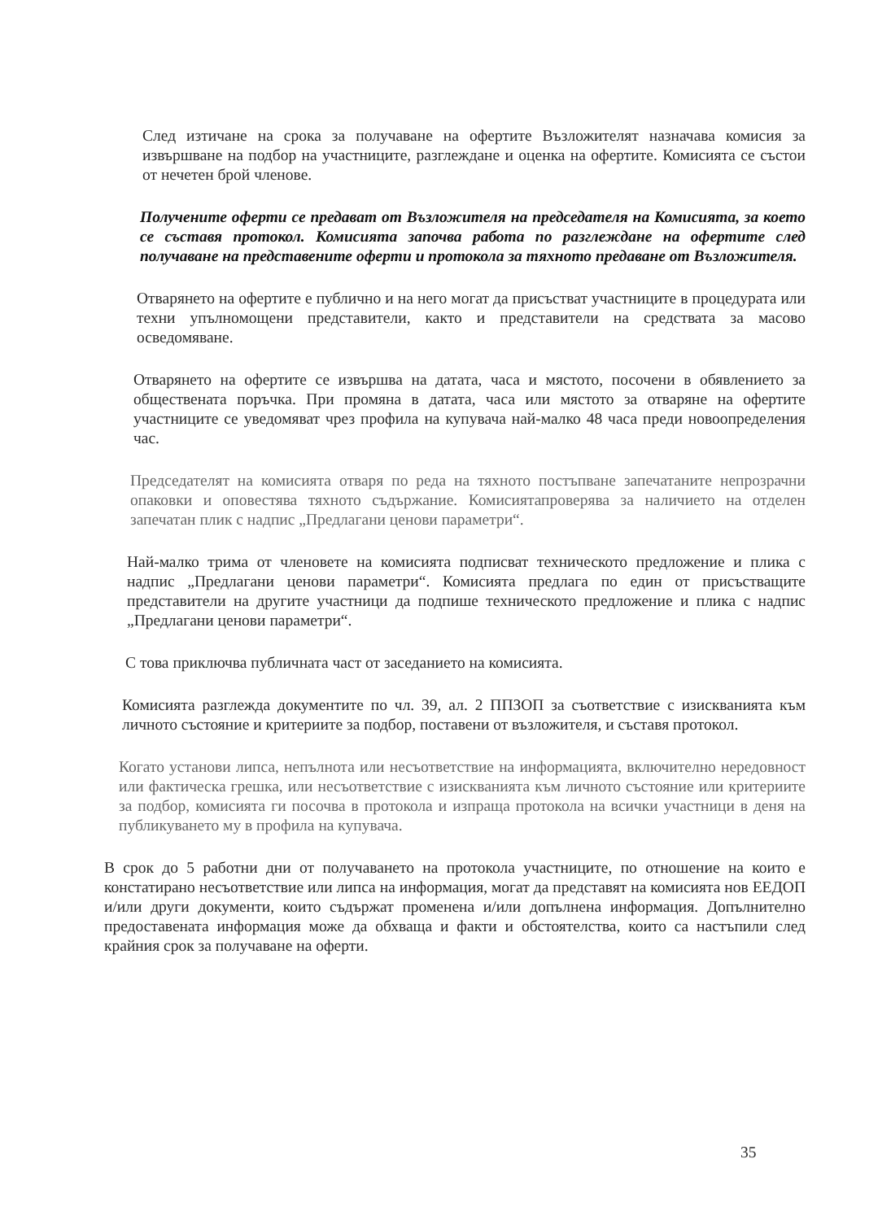След изтичане на срока за получаване на офертите Възложителят назначава комисия за извършване на подбор на участниците, разглеждане и оценка на офертите. Комисията се състои от нечетен брой членове.
Получените оферти се предават от Възложителя на председателя на Комисията, за което се съставя протокол. Комисията започва работа по разглеждане на офертите след получаване на представените оферти и протокола за тяхното предаване от Възложителя.
Отварянето на офертите е публично и на него могат да присъстват участниците в процедурата или техни упълномощени представители, както и представители на средствата за масово осведомяване.
Отварянето на офертите се извършва на датата, часа и мястото, посочени в обявлението за обществената поръчка. При промяна в датата, часа или мястото за отваряне на офертите участниците се уведомяват чрез профила на купувача най-малко 48 часа преди новоопределения час.
Председателят на комисията отваря по реда на тяхното постъпване запечатаните непрозрачни опаковки и оповестява тяхното съдържание. Комисиятапроверява за наличието на отделен запечатан плик с надпис „Предлагани ценови параметри“.
Най-малко трима от членовете на комисията подписват техническото предложение и плика с надпис „Предлагани ценови параметри“. Комисията предлага по един от присъстващите представители на другите участници да подпише техническото предложение и плика с надпис „Предлагани ценови параметри“.
С това приключва публичната част от заседанието на комисията.
Комисията разглежда документите по чл. 39, ал. 2 ППЗОП за съответствие с изискванията към личното състояние и критериите за подбор, поставени от възложителя, и съставя протокол.
Когато установи липса, непълнота или несъответствие на информацията, включително нередовност или фактическа грешка, или несъответствие с изискванията към личното състояние или критериите за подбор, комисията ги посочва в протокола и изпраща протокола на всички участници в деня на публикуването му в профила на купувача.
В срок до 5 работни дни от получаването на протокола участниците, по отношение на които е констатирано несъответствие или липса на информация, могат да представят на комисията нов ЕЕДОП и/или други документи, които съдържат променена и/или допълнена информация. Допълнително предоставената информация може да обхваща и факти и обстоятелства, които са настъпили след крайния срок за получаване на оферти.
35